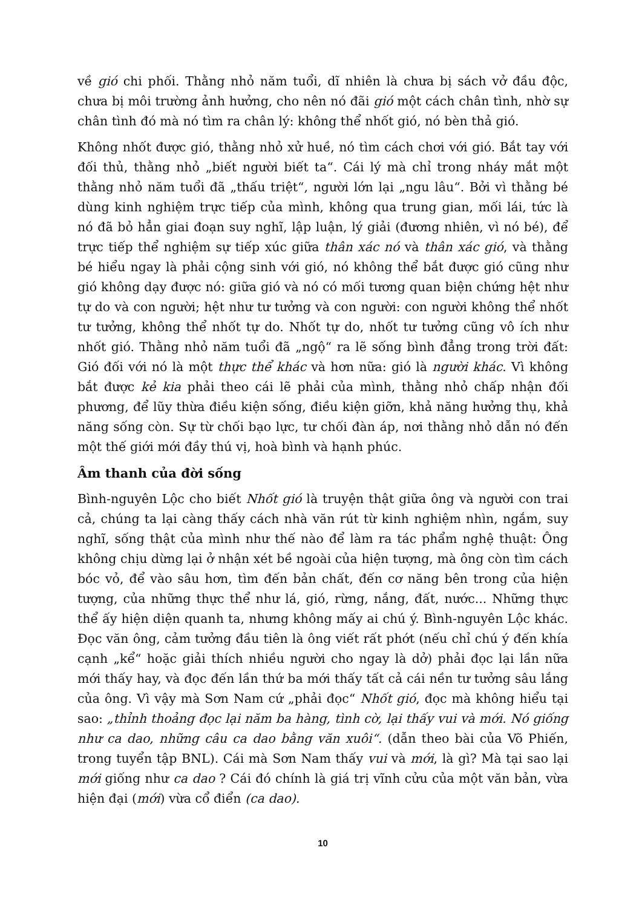về gió chi phối. Thằng nhỏ năm tuổi, dĩ nhiên là chưa bị sách vở đầu độc, chưa bị môi trường ảnh hưởng, cho nên nó đãi gió một cách chân tình, nhờ sự chân tình đó mà nó tìm ra chân lý: không thể nhốt gió, nó bèn thả gió.
Không nhốt được gió, thằng nhỏ xử huề, nó tìm cách chơi với gió. Bắt tay với đối thủ, thằng nhỏ „biết người biết ta“. Cái lý mà chỉ trong nháy mắt một thằng nhỏ năm tuổi đã „thấu triệt“, người lớn lại „ngu lâu“. Bởi vì thằng bé dùng kinh nghiệm trực tiếp của mình, không qua trung gian, mối lái, tức là nó đã bỏ hẳn giai đoạn suy nghĩ, lập luận, lý giải (đương nhiên, vì nó bé), để trực tiếp thể nghiệm sự tiếp xúc giữa thân xác nó và thân xác gió, và thằng bé hiểu ngay là phải cộng sinh với gió, nó không thể bắt được gió cũng như gió không dạy được nó: giữa gió và nó có mối tương quan biện chứng hệt như tự do và con người; hệt như tư tưởng và con người: con người không thể nhốt tư tưởng, không thể nhốt tự do. Nhốt tự do, nhốt tư tưởng cũng vô ích như nhốt gió. Thằng nhỏ năm tuổi đã „ngộ“ ra lẽ sống bình đẳng trong trời đất: Gió đối với nó là một thực thể khác và hơn nữa: gió là người khác. Vì không bắt được kẻ kia phải theo cái lẽ phải của mình, thằng nhỏ chấp nhận đối phương, để lũy thừa điều kiện sống, điều kiện giỡn, khả năng hưởng thụ, khả năng sống còn. Sự từ chối bạo lực, tư chối đàn áp, nơi thằng nhỏ dẫn nó đến một thế giới mới đầy thú vị, hoà bình và hạnh phúc.
Âm thanh của đời sống
Bình-nguyên Lộc cho biết Nhốt gió là truyện thật giữa ông và người con trai cả, chúng ta lại càng thấy cách nhà văn rút từ kinh nghiệm nhìn, ngắm, suy nghĩ, sống thật của mình như thế nào để làm ra tác phẩm nghệ thuật: Ông không chịu dừng lại ở nhận xét bề ngoài của hiện tượng, mà ông còn tìm cách bóc vỏ, để vào sâu hơn, tìm đến bản chất, đến cơ năng bên trong của hiện tượng, của những thực thể như lá, gió, rừng, nắng, đất, nước... Những thực thể ấy hiện diện quanh ta, nhưng không mấy ai chú ý. Bình-nguyên Lộc khác. Đọc văn ông, cảm tưởng đầu tiên là ông viết rất phớt (nếu chỉ chú ý đến khía cạnh „kể“ hoặc giải thích nhiều người cho ngay là dở) phải đọc lại lần nữa mới thấy hay, và đọc đến lần thứ ba mới thấy tất cả cái nền tư tưởng sâu lắng của ông. Vì vậy mà Sơn Nam cứ „phải đọc“ Nhốt gió, đọc mà không hiểu tại sao: „thỉnh thoảng đọc lại năm ba hàng, tình cờ, lại thấy vui và mới. Nó giống như ca dao, những câu ca dao bằng văn xuôi“. (dẫn theo bài của Võ Phiến, trong tuyển tập BNL). Cái mà Sơn Nam thấy vui và mới, là gì? Mà tại sao lại mới giống như ca dao ? Cái đó chính là giá trị vĩnh cửu của một văn bản, vừa hiện đại (mới) vừa cổ điển (ca dao).
10